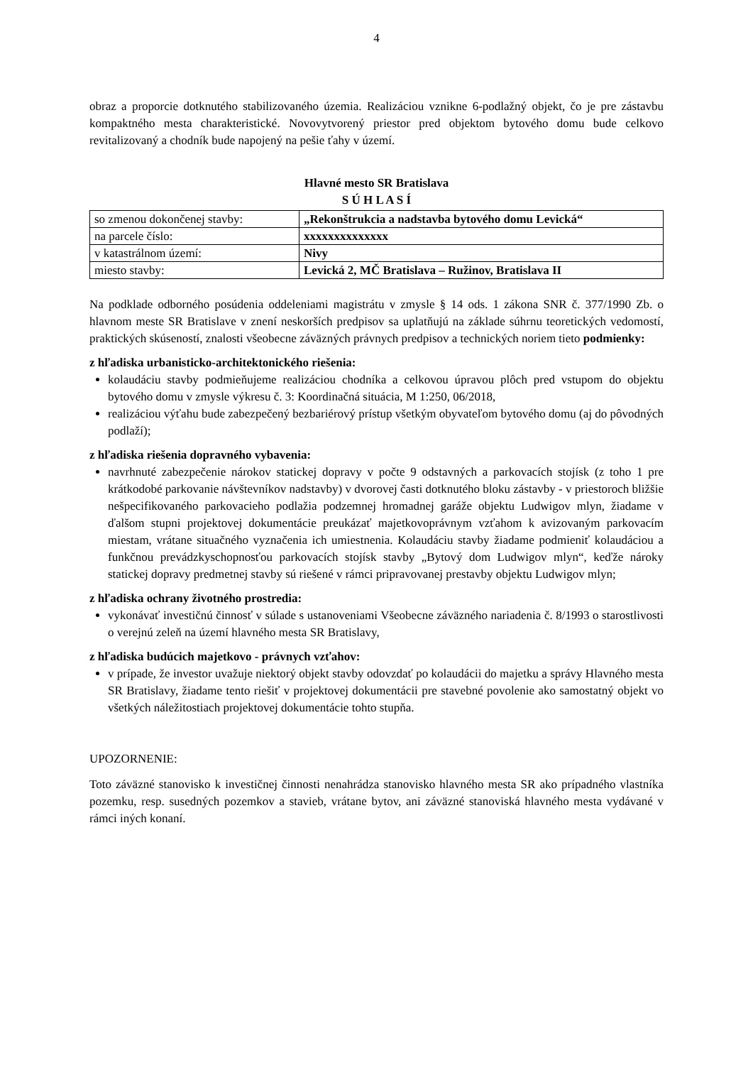4
obraz a proporcie dotknutého stabilizovaného územia. Realizáciou vznikne 6-podlažný objekt, čo je pre zástavbu kompaktného mesta charakteristické. Novovytvorený priestor pred objektom bytového domu bude celkovo revitalizovaný a chodník bude napojený na pešie ťahy v území.
Hlavné mesto SR Bratislava
S Ú H L A S Í
| so zmenou dokončenej stavby: | „Rekonštrukcia a nadstavba bytového domu Levická“ |
| na parcele číslo: | xxxxxxxxxxxxxx |
| v katastrálnom území: | Nivy |
| miesto stavby: | Levická 2, MČ Bratislava – Ružinov, Bratislava II |
Na podklade odborného posúdenia oddeleniami magistrátu v zmysle § 14 ods. 1 zákona SNR č. 377/1990 Zb. o hlavnom meste SR Bratislave v znení neskorších predpisov sa uplatňujú na základe súhrnu teoretických vedomostí, praktických skúseností, znalosti všeobecne záväzných právnych predpisov a technických noriem tieto podmienky:
z hľadiska urbanisticko-architektonického riešenia:
kolaudáciu stavby podmieňujeme realizáciou chodníka a celkovou úpravou plôch pred vstupom do objektu bytového domu v zmysle výkresu č. 3: Koordinačná situácia, M 1:250, 06/2018,
realizáciou výťahu bude zabezpečený bezbariérový prístup všetkým obyvateľom bytového domu (aj do pôvodných podlaží);
z hľadiska riešenia dopravného vybavenia:
navrhnuté zabezpečenie nárokov statickej dopravy v počte 9 odstavných a parkovacích stojísk (z toho 1 pre krátkodobé parkovanie návštevníkov nadstavby) v dvorovej časti dotknutého bloku zástavby - v priestoroch bližšie nešpecifikovaného parkovacieho podlažia podzemnej hromadnej garáže objektu Ludwigov mlyn, žiadame v ďalšom stupni projektovej dokumentácie preukázať majetkovoprávnym vzťahom k avizovaným parkovacím miestam, vrátane situačného vyznačenia ich umiestnenia. Kolaudáciu stavby žiadame podmieniť kolaudáciou a funkčnou prevádzkyschopnosťou parkovacích stojísk stavby „Bytový dom Ludwigov mlyn“, keďže nároky statickej dopravy predmetnej stavby sú riešené v rámci pripravovanej prestavby objektu Ludwigov mlyn;
z hľadiska ochrany životného prostredia:
vykonávať investičnú činnosť v súlade s ustanoveniami Všeobecne záväzného nariadenia č. 8/1993 o starostlivosti o verejnú zeleň na území hlavného mesta SR Bratislavy,
z hľadiska budúcich majetkovo - právnych vzťahov:
v prípade, že investor uvažuje niektorý objekt stavby odovzdať po kolaudácii do majetku a správy Hlavného mesta SR Bratislavy, žiadame tento riešiť v projektovej dokumentácii pre stavebné povolenie ako samostatný objekt vo všetkých náležitostiach projektovej dokumentácie tohto stupňa.
UPOZORNENIE:
Toto záväzné stanovisko k investičnej činnosti nenahrádza stanovisko hlavného mesta SR ako prípadného vlastníka pozemku, resp. susedných pozemkov a stavieb, vrátane bytov, ani záväzné stanoviská hlavného mesta vydávané v rámci iných konaní.